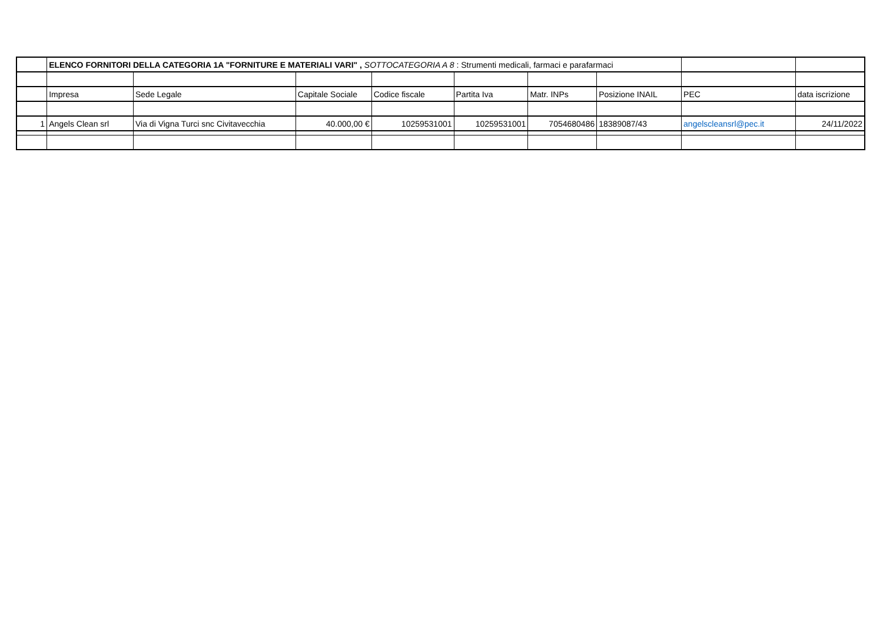| | ELENCO FORNITORI DELLA CATEGORIA 1A "FORNITURE E MATERIALI VARI" , SOTTOCATEGORIA A 8 : Strumenti medicali, farmaci e parafarmaci | | | | | | | | |
| | Impresa | Sede Legale | Capitale Sociale | Codice fiscale | Partita Iva | Matr. INPs | Posizione INAIL | PEC | data iscrizione |
| 1 | Angels Clean srl | Via di Vigna Turci snc Civitavecchia | 40.000,00 € | 10259531001 | 10259531001 | 7054680486 | 18389087/43 | angelscleansrl@pec.it | 24/11/2022 |